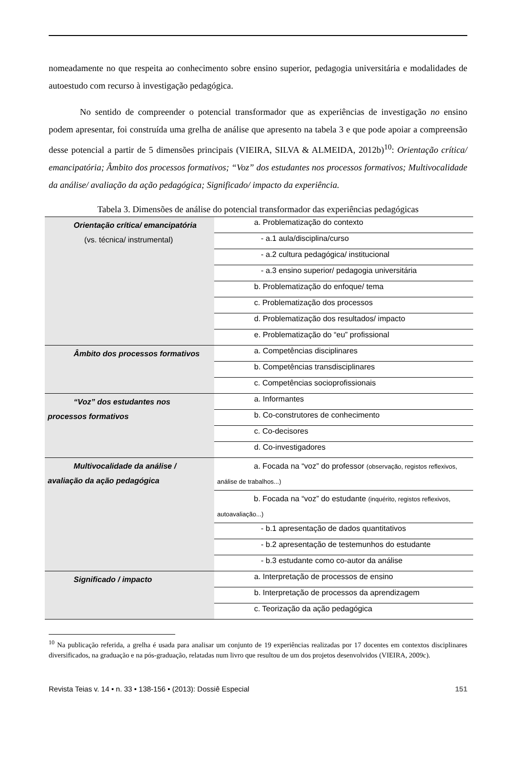nomeadamente no que respeita ao conhecimento sobre ensino superior, pedagogia universitária e modalidades de autoestudo com recurso à investigação pedagógica.
No sentido de compreender o potencial transformador que as experiências de investigação no ensino podem apresentar, foi construída uma grelha de análise que apresento na tabela 3 e que pode apoiar a compreensão desse potencial a partir de 5 dimensões principais (VIEIRA, SILVA & ALMEIDA, 2012b)<sup>10</sup>: Orientação crítica/ emancipatória; Âmbito dos processos formativos; “Voz” dos estudantes nos processos formativos; Multivocalidade da análise/ avaliação da ação pedagógica; Significado/ impacto da experiência.
Tabela 3. Dimensões de análise do potencial transformador das experiências pedagógicas
| Orientação crítica/ emancipatória (vs. técnica/ instrumental) | a. Problematização do contexto |
| | - a.1 aula/disciplina/curso |
| | - a.2 cultura pedagógica/ institucional |
| | - a.3 ensino superior/ pedagogia universitária |
| | b. Problematização do enfoque/ tema |
| | c. Problematização dos processos |
| | d. Problematização dos resultados/ impacto |
| | e. Problematização do “eu” profissional |
| Âmbito dos processos formativos | a. Competências disciplinares |
| | b. Competências transdisciplinares |
| | c. Competências socioprofissionais |
| “Voz” dos estudantes nos processos formativos | a. Informantes |
| | b. Co-construtores de conhecimento |
| | c. Co-decisores |
| | d. Co-investigadores |
| Multivocalidade da análise / avaliação da ação pedagógica | a. Focada na “voz” do professor (observação, registos reflexivos, análise de trabalhos...) |
| | b. Focada na “voz” do estudante (inquérito, registos reflexivos, autoavaliação...) |
| | - b.1 apresentação de dados quantitativos |
| | - b.2 apresentação de testemunhos do estudante |
| | - b.3 estudante como co-autor da análise |
| Significado / impacto | a. Interpretação de processos de ensino |
| | b. Interpretação de processos da aprendizagem |
| | c. Teorização da ação pedagógica |
<sup>10</sup> Na publicação referida, a grelha é usada para analisar um conjunto de 19 experiências realizadas por 17 docentes em contextos disciplinares diversificados, na graduação e na pós-graduação, relatadas num livro que resultou de um dos projetos desenvolvidos (VIEIRA, 2009c).
Revista Teias v. 14 • n. 33 • 138-156 • (2013): Dossiê Especial 151